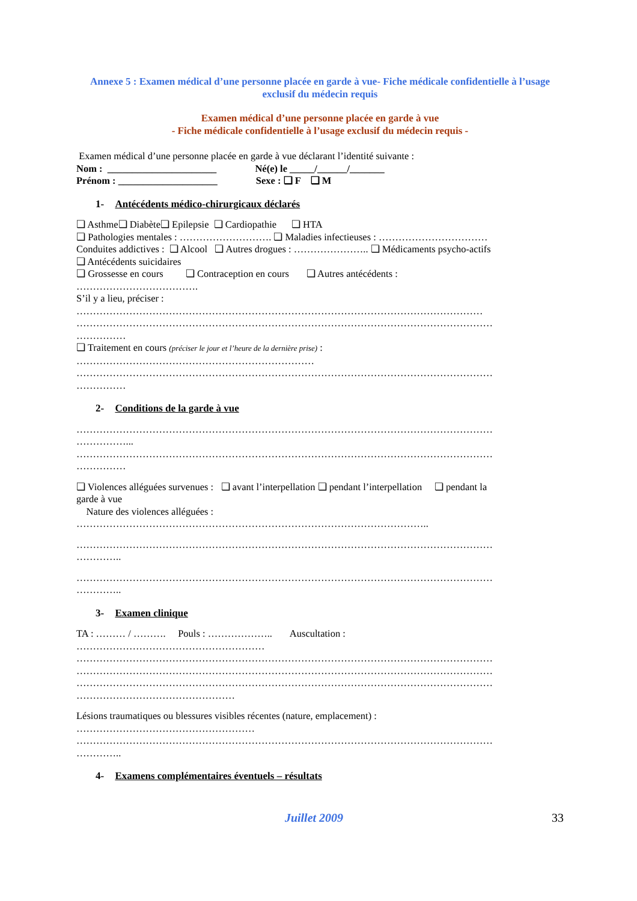Annexe 5 : Examen médical d’une personne placée en garde à vue- Fiche médicale confidentielle à l’usage exclusif du médecin requis
Examen médical d’une personne placée en garde à vue
- Fiche médicale confidentielle à l’usage exclusif du médecin requis -
Examen médical d’une personne placée en garde à vue déclarant l’identité suivante :
Nom : ______________________ Né(e) le _____/______/_______
Prénom : ____________________ Sexe : ❏ F ❏ M
1- Antécédents médico-chirurgicaux déclarés
❏ Asthme❏ Diabète❏ Epilepsie ❏ Cardiopathie ❏ HTA
❏ Pathologies mentales : ………………………. ❏ Maladies infectieuses : ……………………………
Conduites addictives : ❏ Alcool ❏ Autres drogues : ………………….. ❏ Médicaments psycho-actifs
❏ Antécédents suicidaires
❏ Grossesse en cours ❏ Contraception en cours ❏ Autres antécédents :
……………………………….
S’il y a lieu, préciser :
……………………………………………………………………………………………………………
………………………………………………………………………………………………………………
……………
❏ Traitement en cours (préciser le jour et l’heure de la dernière prise) :
………………………………………………………………
………………………………………………………………………………………………………………
……………
2- Conditions de la garde à vue
………………………………………………………………………………………………………………
……………...
………………………………………………………………………………………………………………
……………
❏ Violences alléguées survenues : ❏ avant l’interpellation ❏ pendant l’interpellation ❏ pendant la
garde à vue
Nature des violences alléguées :
……………………………………………………………………………………………..
………………………………………………………………………………………………………………
…………..
………………………………………………………………………………………………………………
…………..
3- Examen clinique
TA : ……… / ………. Pouls : ……………….. Auscultation :
…………………………………………………
………………………………………………………………………………………………………………
………………………………………………………………………………………………………………
………………………………………………………………………………………………………………
…………………………………………
Lésions traumatiques ou blessures visibles récentes (nature, emplacement) :
………………………………………………
………………………………………………………………………………………………………………
…………..
4- Examens complémentaires éventuels – résultats
Juillet 2009 33